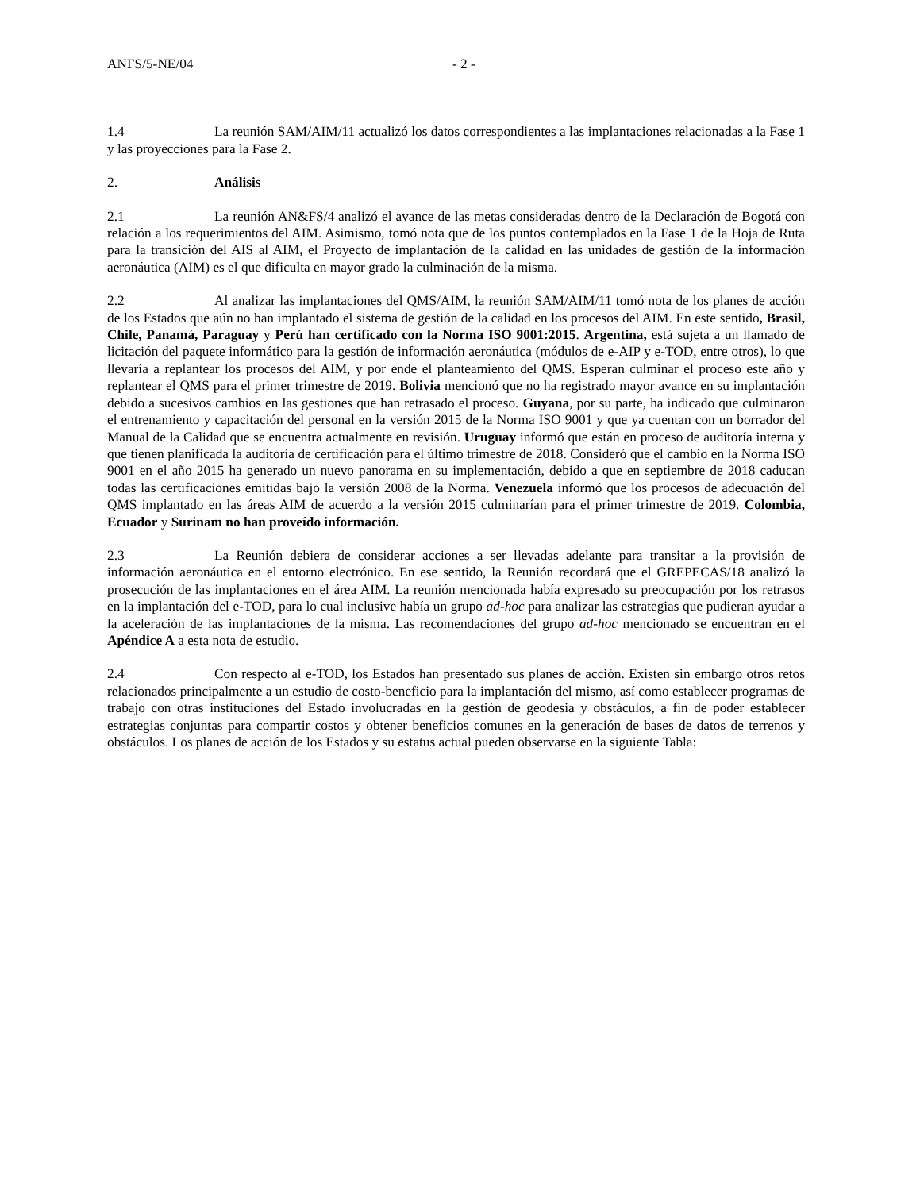ANFS/5-NE/04 - 2 -
1.4 La reunión SAM/AIM/11 actualizó los datos correspondientes a las implantaciones relacionadas a la Fase 1 y las proyecciones para la Fase 2.
2. Análisis
2.1 La reunión AN&FS/4 analizó el avance de las metas consideradas dentro de la Declaración de Bogotá con relación a los requerimientos del AIM. Asimismo, tomó nota que de los puntos contemplados en la Fase 1 de la Hoja de Ruta para la transición del AIS al AIM, el Proyecto de implantación de la calidad en las unidades de gestión de la información aeronáutica (AIM) es el que dificulta en mayor grado la culminación de la misma.
2.2 Al analizar las implantaciones del QMS/AIM, la reunión SAM/AIM/11 tomó nota de los planes de acción de los Estados que aún no han implantado el sistema de gestión de la calidad en los procesos del AIM. En este sentido, Brasil, Chile, Panamá, Paraguay y Perú han certificado con la Norma ISO 9001:2015. Argentina, está sujeta a un llamado de licitación del paquete informático para la gestión de información aeronáutica (módulos de e-AIP y e-TOD, entre otros), lo que llevaría a replantear los procesos del AIM, y por ende el planteamiento del QMS. Esperan culminar el proceso este año y replantear el QMS para el primer trimestre de 2019. Bolivia mencionó que no ha registrado mayor avance en su implantación debido a sucesivos cambios en las gestiones que han retrasado el proceso. Guyana, por su parte, ha indicado que culminaron el entrenamiento y capacitación del personal en la versión 2015 de la Norma ISO 9001 y que ya cuentan con un borrador del Manual de la Calidad que se encuentra actualmente en revisión. Uruguay informó que están en proceso de auditoría interna y que tienen planificada la auditoría de certificación para el último trimestre de 2018. Consideró que el cambio en la Norma ISO 9001 en el año 2015 ha generado un nuevo panorama en su implementación, debido a que en septiembre de 2018 caducan todas las certificaciones emitidas bajo la versión 2008 de la Norma. Venezuela informó que los procesos de adecuación del QMS implantado en las áreas AIM de acuerdo a la versión 2015 culminarían para el primer trimestre de 2019. Colombia, Ecuador y Surinam no han proveído información.
2.3 La Reunión debiera de considerar acciones a ser llevadas adelante para transitar a la provisión de información aeronáutica en el entorno electrónico. En ese sentido, la Reunión recordará que el GREPECAS/18 analizó la prosecución de las implantaciones en el área AIM. La reunión mencionada había expresado su preocupación por los retrasos en la implantación del e-TOD, para lo cual inclusive había un grupo ad-hoc para analizar las estrategias que pudieran ayudar a la aceleración de las implantaciones de la misma. Las recomendaciones del grupo ad-hoc mencionado se encuentran en el Apéndice A a esta nota de estudio.
2.4 Con respecto al e-TOD, los Estados han presentado sus planes de acción. Existen sin embargo otros retos relacionados principalmente a un estudio de costo-beneficio para la implantación del mismo, así como establecer programas de trabajo con otras instituciones del Estado involucradas en la gestión de geodesia y obstáculos, a fin de poder establecer estrategias conjuntas para compartir costos y obtener beneficios comunes en la generación de bases de datos de terrenos y obstáculos. Los planes de acción de los Estados y su estatus actual pueden observarse en la siguiente Tabla: